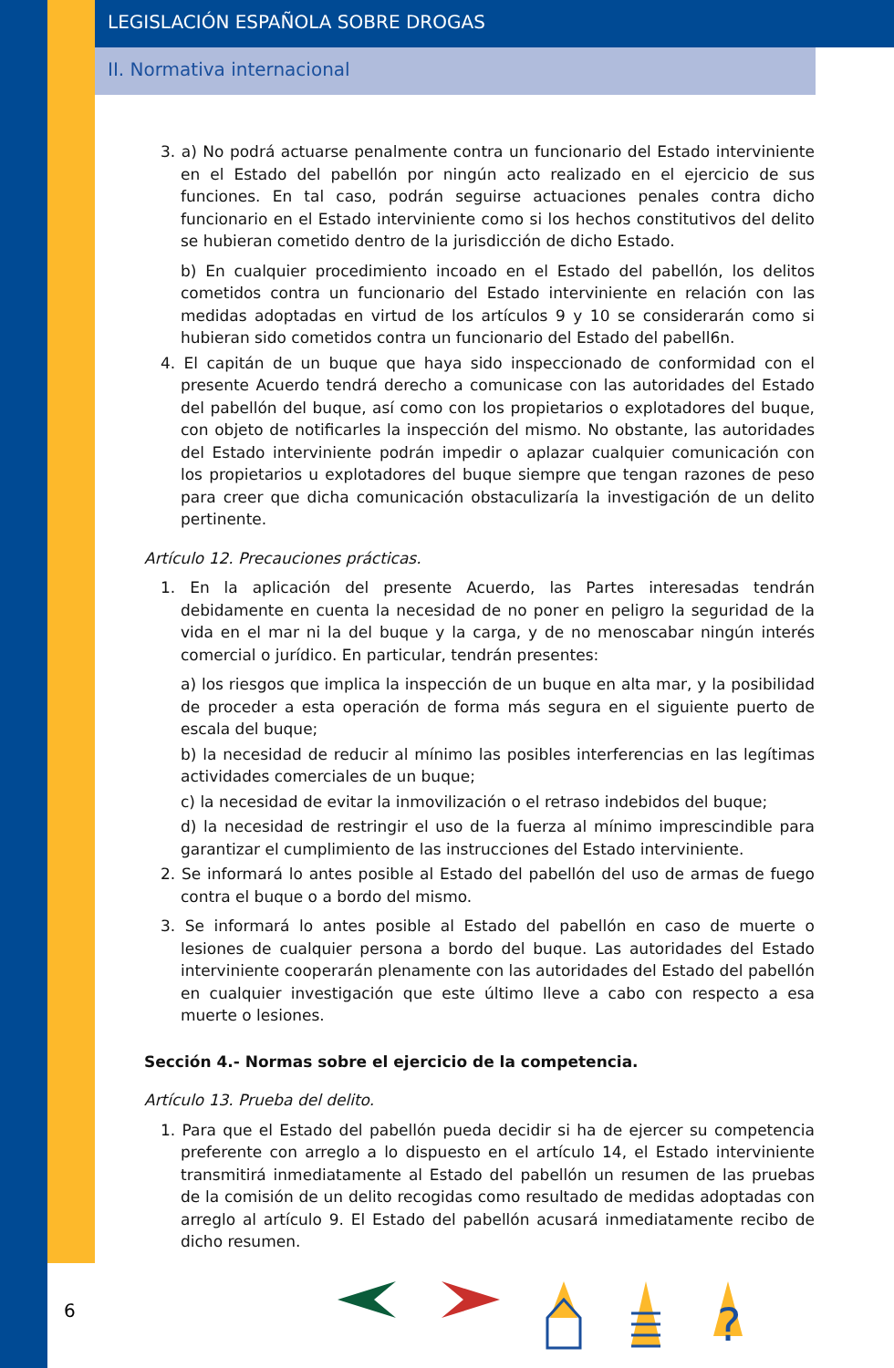LEGISLACIÓN ESPAÑOLA SOBRE DROGAS
II. Normativa internacional
3. a) No podrá actuarse penalmente contra un funcionario del Estado interviniente en el Estado del pabellón por ningún acto realizado en el ejercicio de sus funciones. En tal caso, podrán seguirse actuaciones penales contra dicho funcionario en el Estado interviniente como si los hechos constitutivos del delito se hubieran cometido dentro de la jurisdicción de dicho Estado.
b) En cualquier procedimiento incoado en el Estado del pabellón, los delitos cometidos contra un funcionario del Estado interviniente en relación con las medidas adoptadas en virtud de los artículos 9 y 10 se considerarán como si hubieran sido cometidos contra un funcionario del Estado del pabell6n.
4. El capitán de un buque que haya sido inspeccionado de conformidad con el presente Acuerdo tendrá derecho a comunicase con las autoridades del Estado del pabellón del buque, así como con los propietarios o explotadores del buque, con objeto de notificarles la inspección del mismo. No obstante, las autoridades del Estado interviniente podrán impedir o aplazar cualquier comunicación con los propietarios u explotadores del buque siempre que tengan razones de peso para creer que dicha comunicación obstaculizaría la investigación de un delito pertinente.
Artículo 12. Precauciones prácticas.
1. En la aplicación del presente Acuerdo, las Partes interesadas tendrán debidamente en cuenta la necesidad de no poner en peligro la seguridad de la vida en el mar ni la del buque y la carga, y de no menoscabar ningún interés comercial o jurídico. En particular, tendrán presentes:
a) los riesgos que implica la inspección de un buque en alta mar, y la posibilidad de proceder a esta operación de forma más segura en el siguiente puerto de escala del buque;
b) la necesidad de reducir al mínimo las posibles interferencias en las legítimas actividades comerciales de un buque;
c) la necesidad de evitar la inmovilización o el retraso indebidos del buque;
d) la necesidad de restringir el uso de la fuerza al mínimo imprescindible para garantizar el cumplimiento de las instrucciones del Estado interviniente.
2. Se informará lo antes posible al Estado del pabellón del uso de armas de fuego contra el buque o a bordo del mismo.
3. Se informará lo antes posible al Estado del pabellón en caso de muerte o lesiones de cualquier persona a bordo del buque. Las autoridades del Estado interviniente cooperarán plenamente con las autoridades del Estado del pabellón en cualquier investigación que este último lleve a cabo con respecto a esa muerte o lesiones.
Sección 4.- Normas sobre el ejercicio de la competencia.
Artículo 13. Prueba del delito.
1. Para que el Estado del pabellón pueda decidir si ha de ejercer su competencia preferente con arreglo a lo dispuesto en el artículo 14, el Estado interviniente transmitirá inmediatamente al Estado del pabellón un resumen de las pruebas de la comisión de un delito recogidas como resultado de medidas adoptadas con arreglo al artículo 9. El Estado del pabellón acusará inmediatamente recibo de dicho resumen.
6
?